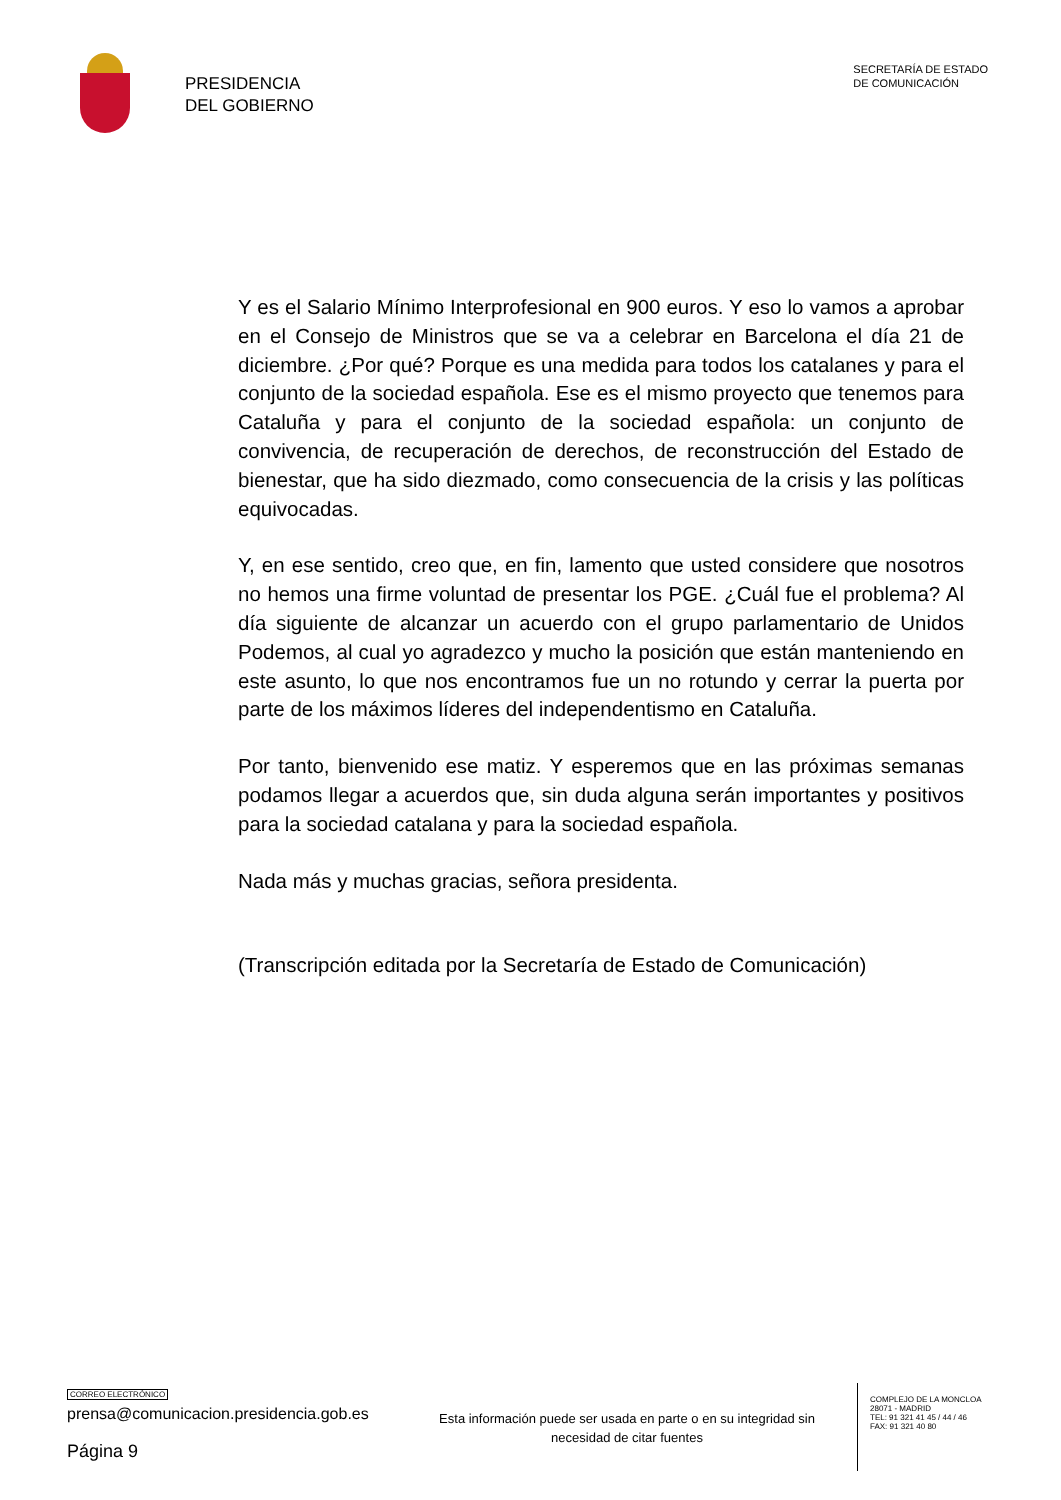PRESIDENCIA
DEL GOBIERNO
SECRETARÍA DE ESTADO
DE COMUNICACIÓN
Y es el Salario Mínimo Interprofesional en 900 euros. Y eso lo vamos a aprobar en el Consejo de Ministros que se va a celebrar en Barcelona el día 21 de diciembre. ¿Por qué? Porque es una medida para todos los catalanes y para el conjunto de la sociedad española. Ese es el mismo proyecto que tenemos para Cataluña y para el conjunto de la sociedad española: un conjunto de convivencia, de recuperación de derechos, de reconstrucción del Estado de bienestar, que ha sido diezmado, como consecuencia de la crisis y las políticas equivocadas.
Y, en ese sentido, creo que, en fin, lamento que usted considere que nosotros no hemos una firme voluntad de presentar los PGE. ¿Cuál fue el problema? Al día siguiente de alcanzar un acuerdo con el grupo parlamentario de Unidos Podemos, al cual yo agradezco y mucho la posición que están manteniendo en este asunto, lo que nos encontramos fue un no rotundo y cerrar la puerta por parte de los máximos líderes del independentismo en Cataluña.
Por tanto, bienvenido ese matiz. Y esperemos que en las próximas semanas podamos llegar a acuerdos que, sin duda alguna serán importantes y positivos para la sociedad catalana y para la sociedad española.
Nada más y muchas gracias, señora presidenta.
(Transcripción editada por la Secretaría de Estado de Comunicación)
CORREO ELECTRÓNICO
prensa@comunicacion.presidencia.gob.es
Página 9
Esta información puede ser usada en parte o en su integridad sin necesidad de citar fuentes
COMPLEJO DE LA MONCLOA
28071 - MADRID
TEL: 91 321 41 45 / 44 / 46
FAX: 91 321 40 80